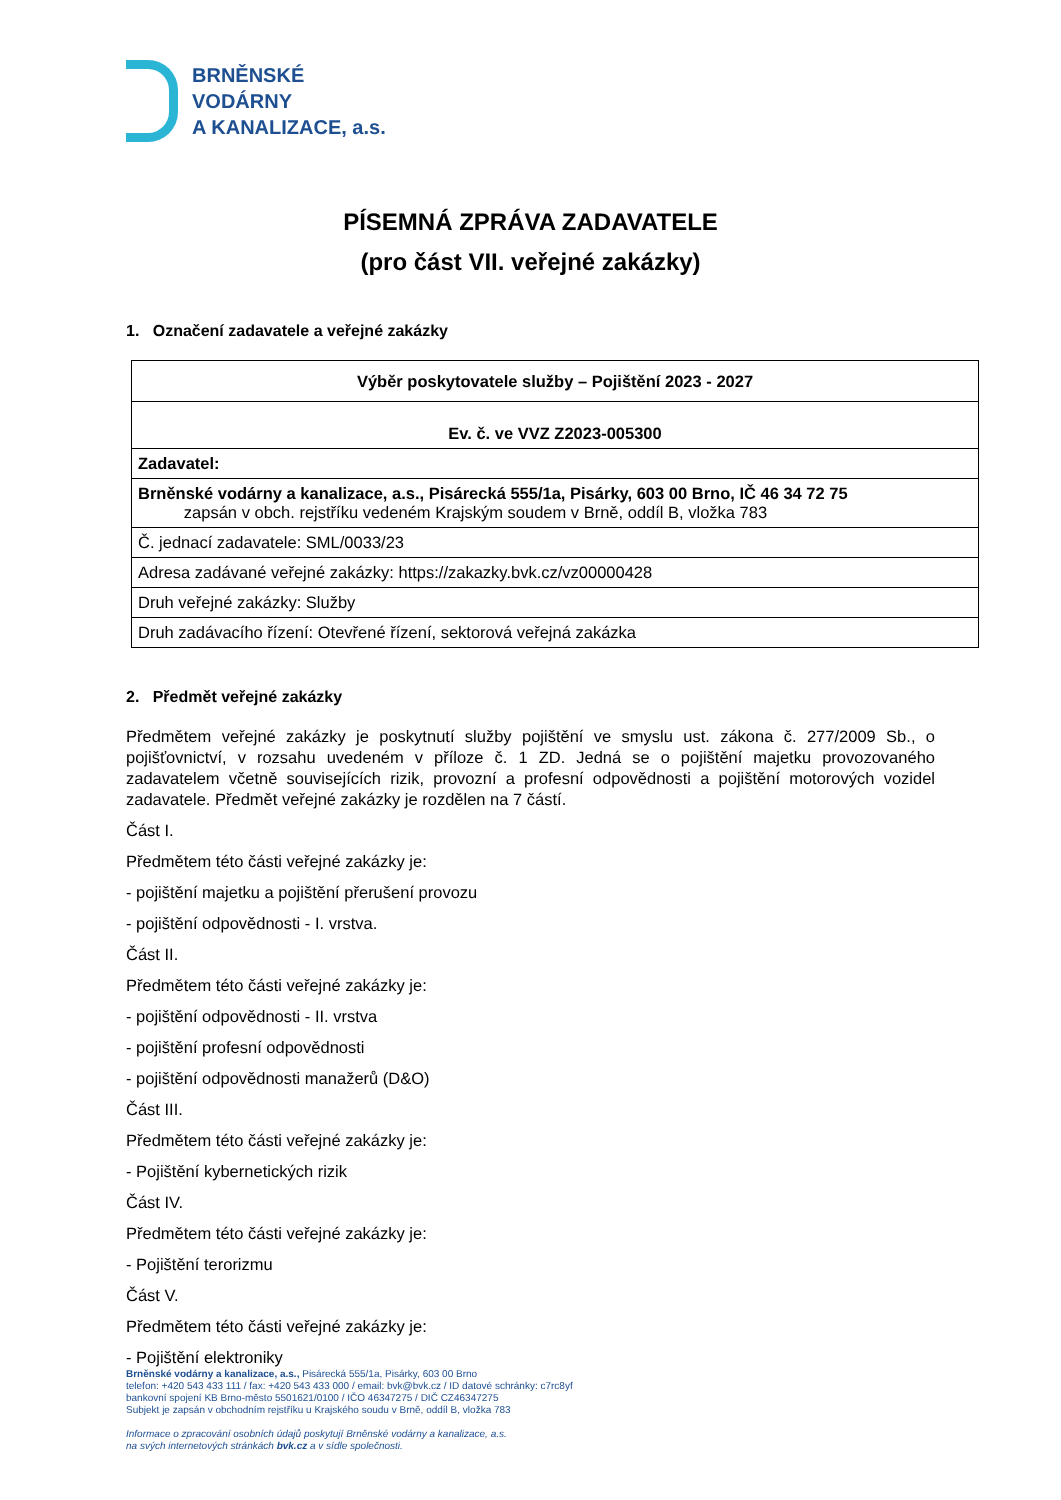BRNĚNSKÉ
VODÁRNY
A KANALIZACE, a.s.
PÍSEMNÁ ZPRÁVA ZADAVATELE
(pro část VII. veřejné zakázky)
1. Označení zadavatele a veřejné zakázky
| Výběr poskytovatele služby – Pojištění 2023 - 2027 |
| Ev. č. ve VVZ Z2023-005300 |
| Zadavatel: |
| Brněnské vodárny a kanalizace, a.s., Pisárecká 555/1a, Pisárky, 603 00 Brno, IČ 46 34 72 75 zapsán v obch. rejstříku vedeném Krajským soudem v Brně, oddíl B, vložka 783 |
| Č. jednací zadavatele: SML/0033/23 |
| Adresa zadávané veřejné zakázky: https://zakazky.bvk.cz/vz00000428 |
| Druh veřejné zakázky: Služby |
| Druh zadávacího řízení: Otevřené řízení, sektorová veřejná zakázka |
2. Předmět veřejné zakázky
Předmětem veřejné zakázky je poskytnutí služby pojištění ve smyslu ust. zákona č. 277/2009 Sb., o pojišťovnictví, v rozsahu uvedeném v příloze č. 1 ZD. Jedná se o pojištění majetku provozovaného zadavatelem včetně souvisejících rizik, provozní a profesní odpovědnosti a pojištění motorových vozidel zadavatele. Předmět veřejné zakázky je rozdělen na 7 částí.
Část I.
Předmětem této části veřejné zakázky je:
- pojištění majetku a pojištění přerušení provozu
- pojištění odpovědnosti - I. vrstva.
Část II.
Předmětem této části veřejné zakázky je:
- pojištění odpovědnosti - II. vrstva
- pojištění profesní odpovědnosti
- pojištění odpovědnosti manažerů (D&O)
Část III.
Předmětem této části veřejné zakázky je:
- Pojištění kybernetických rizik
Část IV.
Předmětem této části veřejné zakázky je:
- Pojištění terorizmu
Část V.
Předmětem této části veřejné zakázky je:
- Pojištění elektroniky
Brněnské vodárny a kanalizace, a.s., Pisárecká 555/1a, Pisárky, 603 00 Brno
telefon: +420 543 433 111 / fax: +420 543 433 000 / email: bvk@bvk.cz / ID datové schránky: c7rc8yf
bankovní spojení KB Brno-město 5501621/0100 / IČO 46347275 / DIČ CZ46347275
Subjekt je zapsán v obchodním rejstříku u Krajského soudu v Brně, oddíl B, vložka 783
Informace o zpracování osobních údajů poskytují Brněnské vodárny a kanalizace, a.s.
na svých internetových stránkách bvk.cz a v sídle společnosti.